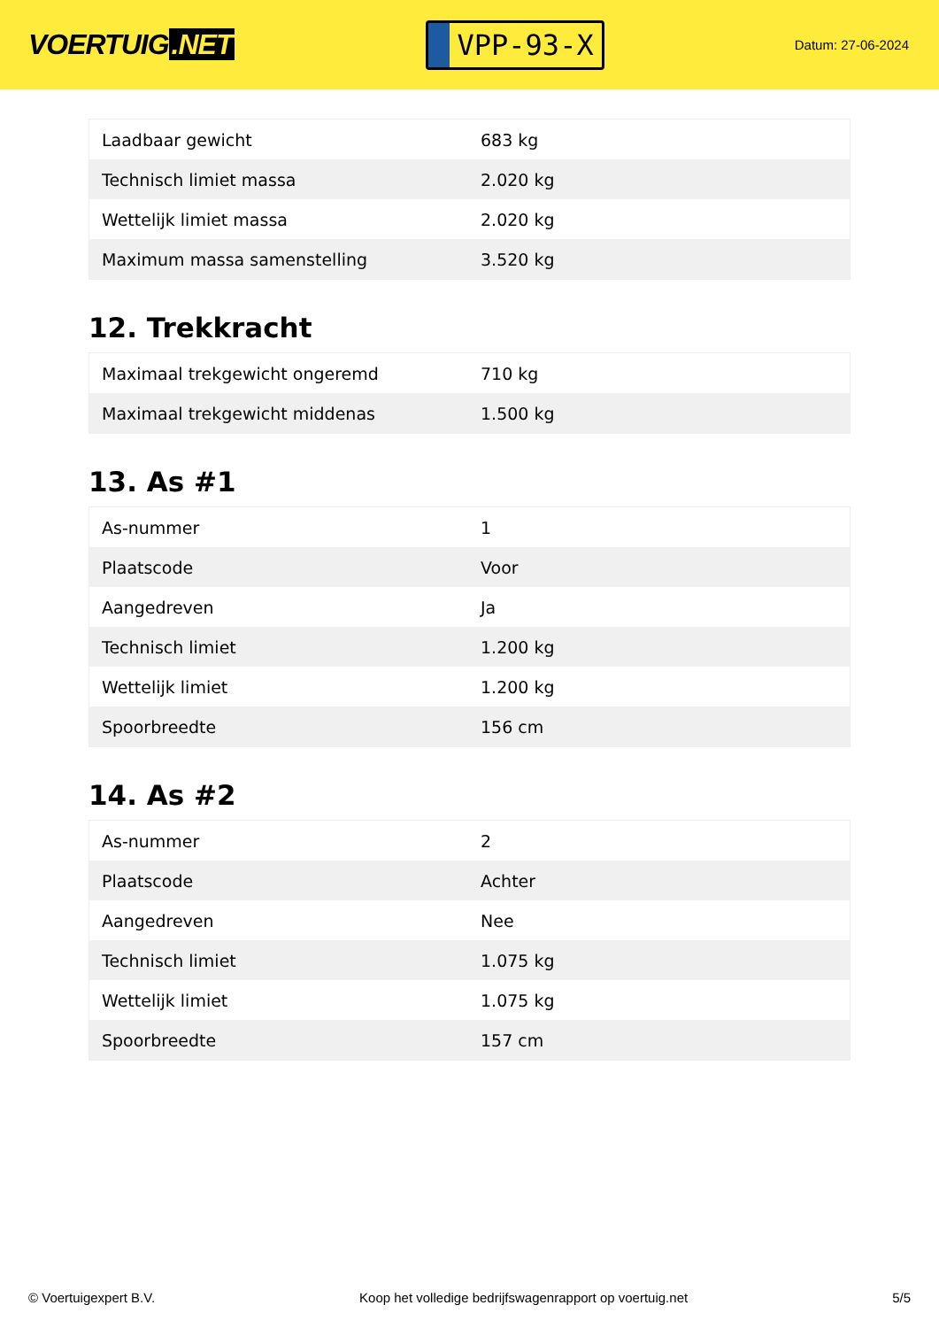VOERTUIG.NET
VPP-93-X
Datum: 27-06-2024
| Laadbaar gewicht | 683 kg |
| Technisch limiet massa | 2.020 kg |
| Wettelijk limiet massa | 2.020 kg |
| Maximum massa samenstelling | 3.520 kg |
12. Trekkracht
| Maximaal trekgewicht ongeremd | 710 kg |
| Maximaal trekgewicht middenas | 1.500 kg |
13. As #1
| As-nummer | 1 |
| Plaatscode | Voor |
| Aangedreven | Ja |
| Technisch limiet | 1.200 kg |
| Wettelijk limiet | 1.200 kg |
| Spoorbreedte | 156 cm |
14. As #2
| As-nummer | 2 |
| Plaatscode | Achter |
| Aangedreven | Nee |
| Technisch limiet | 1.075 kg |
| Wettelijk limiet | 1.075 kg |
| Spoorbreedte | 157 cm |
© Voertuigexpert B.V. Koop het volledige bedrijfswagenrapport op voertuig.net 5/5